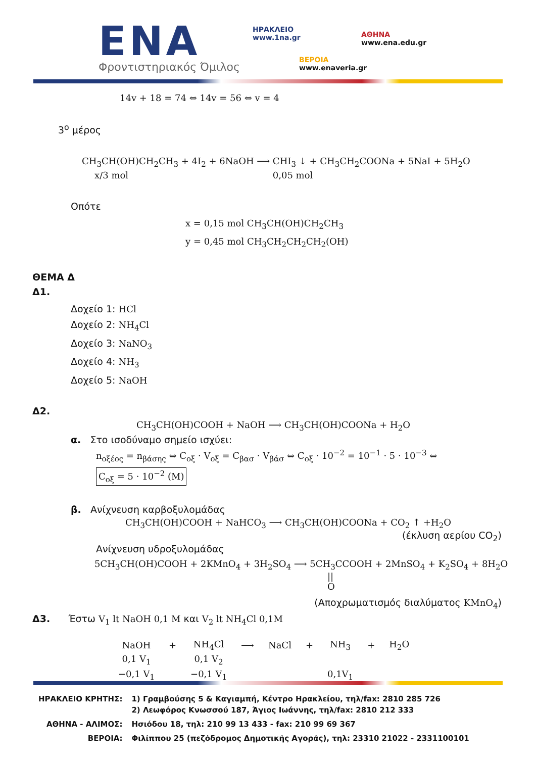ENA
Φροντιστηριακός Όμιλος
ΗΡΑΚΛΕΙΟ
www.1na.gr
ΑΘΗΝΑ
www.ena.edu.gr
ΒΕΡΟΙΑ
www.enaveria.gr
14v + 18 = 74 ⇔ 14v = 56 ⇔ v = 4
3<sup>ο</sup> μέρος
CH<sub>3</sub>CH(OH)CH<sub>2</sub>CH<sub>3</sub> + 4I<sub>2</sub> + 6NaOH ⟶ CHI<sub>3</sub> ↓ + CH<sub>3</sub>CH<sub>2</sub>COONa + 5NaI + 5H<sub>2</sub>O
x/3 mol 0,05 mol
Οπότε
x = 0,15 mol CH<sub>3</sub>CH(OH)CH<sub>2</sub>CH<sub>3</sub>
y = 0,45 mol CH<sub>3</sub>CH<sub>2</sub>CH<sub>2</sub>CH<sub>2</sub>(OH)
ΘΕΜΑ Δ
Δ1.
Δοχείο 1: HCl
Δοχείο 2: NH<sub>4</sub>Cl
Δοχείο 3: NaNO<sub>3</sub>
Δοχείο 4: NH<sub>3</sub>
Δοχείο 5: NaOH
Δ2.
CH<sub>3</sub>CH(OH)COOH + NaOH ⟶ CH<sub>3</sub>CH(OH)COONa + H<sub>2</sub>O
α. Στο ισοδύναμο σημείο ισχύει:
n<sub>οξέος</sub> = n<sub>βάσης</sub> ⇔ C<sub>οξ</sub> · V<sub>οξ</sub> = C<sub>βασ</sub> · V<sub>βάσ</sub> ⇔ C<sub>οξ</sub> · 10<sup>−2</sup> = 10<sup>−1</sup> · 5 · 10<sup>−3</sup> ⇔
C<sub>οξ</sub> = 5 · 10<sup>−2</sup> (M)
β. Ανίχνευση καρβοξυλομάδας
CH<sub>3</sub>CH(OH)COOH + NaHCO<sub>3</sub> ⟶ CH<sub>3</sub>CH(OH)COONa + CO<sub>2</sub> ↑ +H<sub>2</sub>O
(έκλυση αερίου CO<sub>2</sub>)
Ανίχνευση υδροξυλομάδας
5CH<sub>3</sub>CH(OH)COOH + 2KMnO<sub>4</sub> + 3H<sub>2</sub>SO<sub>4</sub> ⟶ 5CH<sub>3</sub>CCOOH + 2MnSO<sub>4</sub> + K<sub>2</sub>SO<sub>4</sub> + 8H<sub>2</sub>O
||
O
(Αποχρωματισμός διαλύματος KMnO<sub>4</sub>)
Δ3. Έστω V<sub>1</sub> lt NaOH 0,1 M και V<sub>2</sub> lt NH<sub>4</sub>Cl 0,1M
| NaOH | + | NH<sub>4</sub>Cl | ⟶ | NaCl | + | NH<sub>3</sub> | + | H<sub>2</sub>O |
| 0,1 V<sub>1</sub> | | 0,1 V<sub>2</sub> | | | | | | |
| −0,1 V<sub>1</sub> | | −0,1 V<sub>1</sub> | | | | 0,1V<sub>1</sub> | | |
| ΗΡΑΚΛΕΙΟ ΚΡΗΤΗΣ: | 1) Γραμβούσης 5 & Καγιαμπή, Κέντρο Ηρακλείου, τηλ/fax: 2810 285 726 2) Λεωφόρος Κνωσσού 187, Άγιος Ιωάννης, τηλ/fax: 2810 212 333 |
| ΑΘΗΝΑ - ΑΛΙΜΟΣ: | Ησιόδου 18, τηλ: 210 99 13 433 - fax: 210 99 69 367 |
| ΒΕΡΟΙΑ: | Φιλίππου 25 (πεζόδρομος Δημοτικής Αγοράς), τηλ: 23310 21022 - 2331100101 |